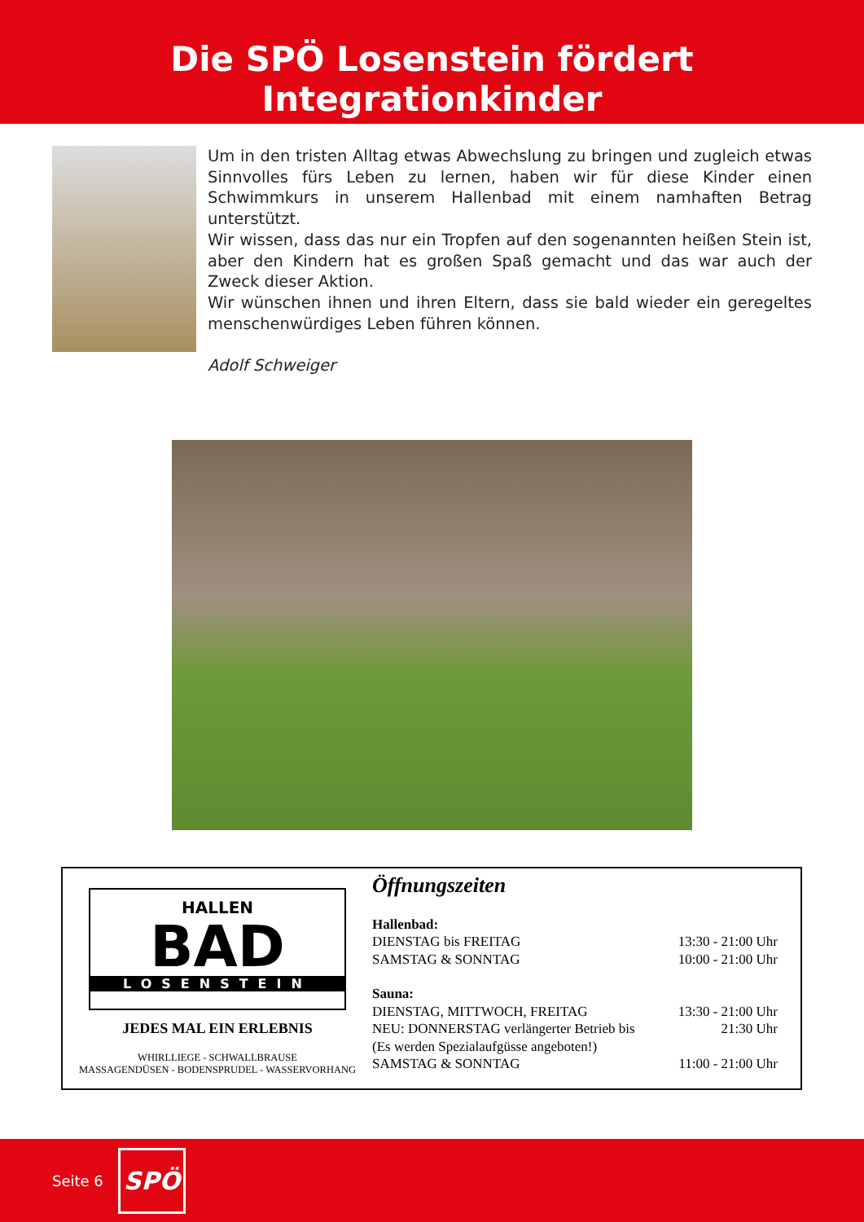Die SPÖ Losenstein fördert Integrationkinder
Um in den tristen Alltag etwas Abwechslung zu bringen und zugleich etwas Sinnvolles fürs Leben zu lernen, haben wir für diese Kinder einen Schwimmkurs in unserem Hallenbad mit einem namhaften Betrag unterstützt.
Wir wissen, dass das nur ein Tropfen auf den sogenannten heißen Stein ist, aber den Kindern hat es großen Spaß gemacht und das war auch der Zweck dieser Aktion.
Wir wünschen ihnen und ihren Eltern, dass sie bald wieder ein geregeltes menschenwürdiges Leben führen können.
Adolf Schweiger
HALLEN
BAD
LOSENSTEIN
JEDES MAL EIN ERLEBNIS
WHIRLLIEGE - SCHWALLBRAUSE
MASSAGENDÜSEN - BODENSPRUDEL - WASSERVORHANG
Öffnungszeiten
| Hallenbad: | |
| DIENSTAG bis FREITAG | 13:30 - 21:00 Uhr |
| SAMSTAG & SONNTAG | 10:00 - 21:00 Uhr |
| Sauna: | |
| DIENSTAG, MITTWOCH, FREITAG | 13:30 - 21:00 Uhr |
| NEU: DONNERSTAG verlängerter Betrieb bis | 21:30 Uhr |
| (Es werden Spezialaufgüsse angeboten!) | |
| SAMSTAG & SONNTAG | 11:00 - 21:00 Uhr |
Seite 6 SPÖ